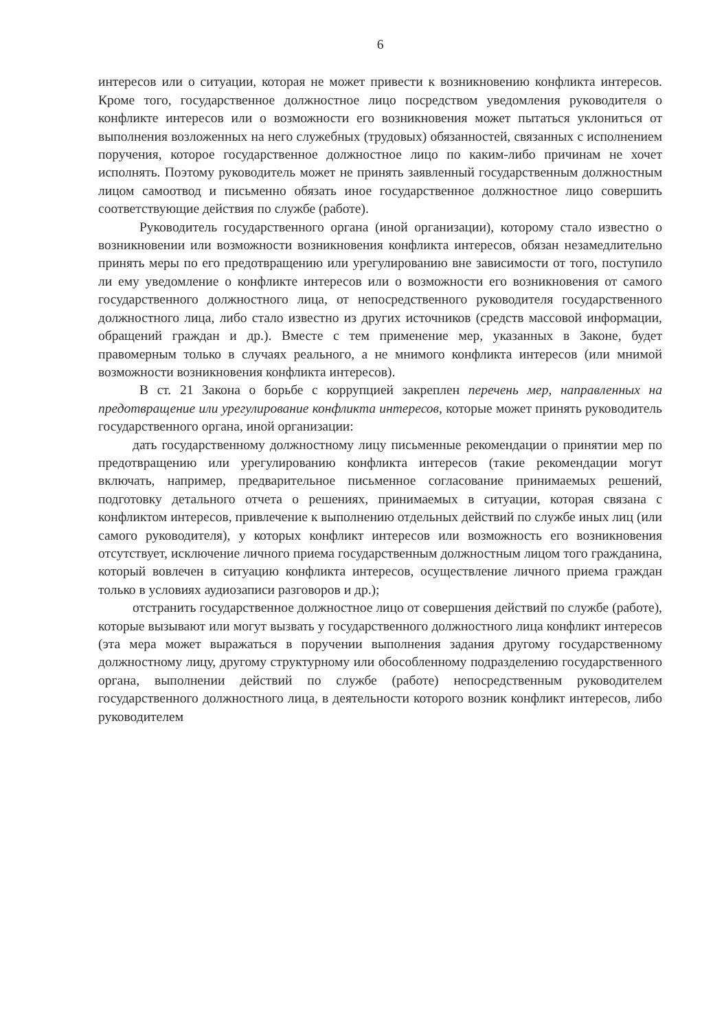6
интересов или о ситуации, которая не может привести к возникновению конфликта интересов. Кроме того, государственное должностное лицо посредством уведомления руководителя о конфликте интересов или о возможности его возникновения может пытаться уклониться от выполнения возложенных на него служебных (трудовых) обязанностей, связанных с исполнением поручения, которое государственное должностное лицо по каким-либо причинам не хочет исполнять. Поэтому руководитель может не принять заявленный государственным должностным лицом самоотвод и письменно обязать иное государственное должностное лицо совершить соответствующие действия по службе (работе).
Руководитель государственного органа (иной организации), которому стало известно о возникновении или возможности возникновения конфликта интересов, обязан незамедлительно принять меры по его предотвращению или урегулированию вне зависимости от того, поступило ли ему уведомление о конфликте интересов или о возможности его возникновения от самого государственного должностного лица, от непосредственного руководителя государственного должностного лица, либо стало известно из других источников (средств массовой информации, обращений граждан и др.). Вместе с тем применение мер, указанных в Законе, будет правомерным только в случаях реального, а не мнимого конфликта интересов (или мнимой возможности возникновения конфликта интересов).
В ст. 21 Закона о борьбе с коррупцией закреплен перечень мер, направленных на предотвращение или урегулирование конфликта интересов, которые может принять руководитель государственного органа, иной организации:
дать государственному должностному лицу письменные рекомендации о принятии мер по предотвращению или урегулированию конфликта интересов (такие рекомендации могут включать, например, предварительное письменное согласование принимаемых решений, подготовку детального отчета о решениях, принимаемых в ситуации, которая связана с конфликтом интересов, привлечение к выполнению отдельных действий по службе иных лиц (или самого руководителя), у которых конфликт интересов или возможность его возникновения отсутствует, исключение личного приема государственным должностным лицом того гражданина, который вовлечен в ситуацию конфликта интересов, осуществление личного приема граждан только в условиях аудиозаписи разговоров и др.);
отстранить государственное должностное лицо от совершения действий по службе (работе), которые вызывают или могут вызвать у государственного должностного лица конфликт интересов (эта мера может выражаться в поручении выполнения задания другому государственному должностному лицу, другому структурному или обособленному подразделению государственного органа, выполнении действий по службе (работе) непосредственным руководителем государственного должностного лица, в деятельности которого возник конфликт интересов, либо руководителем